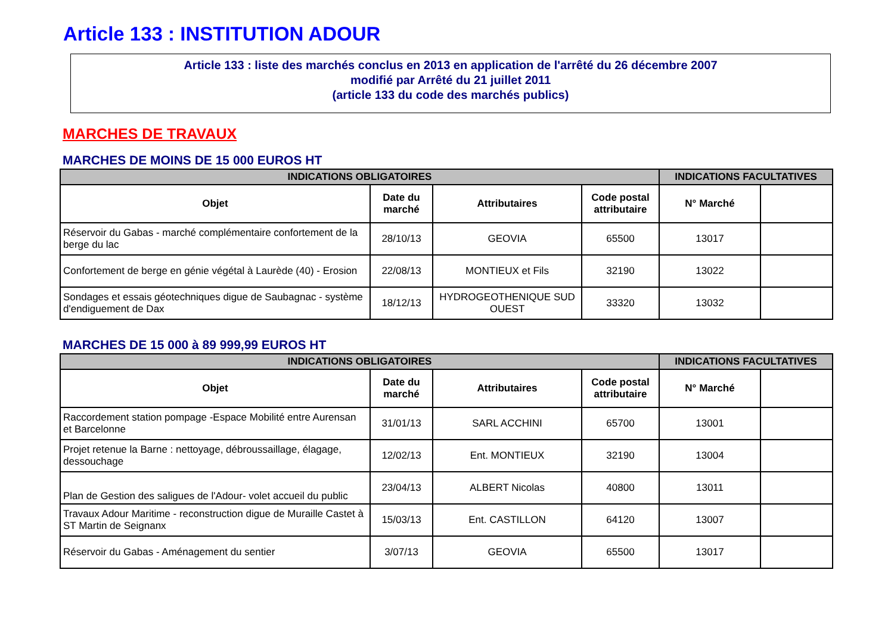Article 133 : INSTITUTION ADOUR
Article 133 : liste des marchés conclus en 2013 en application de l'arrêté du 26 décembre 2007
modifié par Arrêté du 21 juillet 2011
(article 133 du code des marchés publics)
MARCHES DE TRAVAUX
MARCHES DE MOINS DE 15 000 EUROS HT
| INDICATIONS OBLIGATOIRES | | | | INDICATIONS FACULTATIVES | |
| --- | --- | --- | --- | --- | --- |
| Objet | Date du marché | Attributaires | Code postal attributaire | N° Marché | |
| Réservoir du Gabas - marché complémentaire confortement de la berge du lac | 28/10/13 | GEOVIA | 65500 | 13017 | |
| Confortement de berge en génie végétal à Laurède (40) - Erosion | 22/08/13 | MONTIEUX et Fils | 32190 | 13022 | |
| Sondages et essais géotechniques digue de Saubagnac - système d'endiguement de Dax | 18/12/13 | HYDROGEOTHENIQUE SUD OUEST | 33320 | 13032 | |
MARCHES DE 15 000 à 89 999,99 EUROS HT
| INDICATIONS OBLIGATOIRES | | | | INDICATIONS FACULTATIVES | |
| --- | --- | --- | --- | --- | --- |
| Objet | Date du marché | Attributaires | Code postal attributaire | N° Marché | |
| Raccordement station pompage -Espace Mobilité entre Aurensan et Barcelonne | 31/01/13 | SARL ACCHINI | 65700 | 13001 | |
| Projet retenue la Barne : nettoyage, débroussaillage, élagage, dessouchage | 12/02/13 | Ent. MONTIEUX | 32190 | 13004 | |
| Plan de Gestion des saligues de l'Adour- volet accueil du public | 23/04/13 | ALBERT Nicolas | 40800 | 13011 | |
| Travaux Adour Maritime - reconstruction digue de Muraille Castet à ST Martin de Seignanx | 15/03/13 | Ent. CASTILLON | 64120 | 13007 | |
| Réservoir du Gabas - Aménagement du sentier | 3/07/13 | GEOVIA | 65500 | 13017 | |